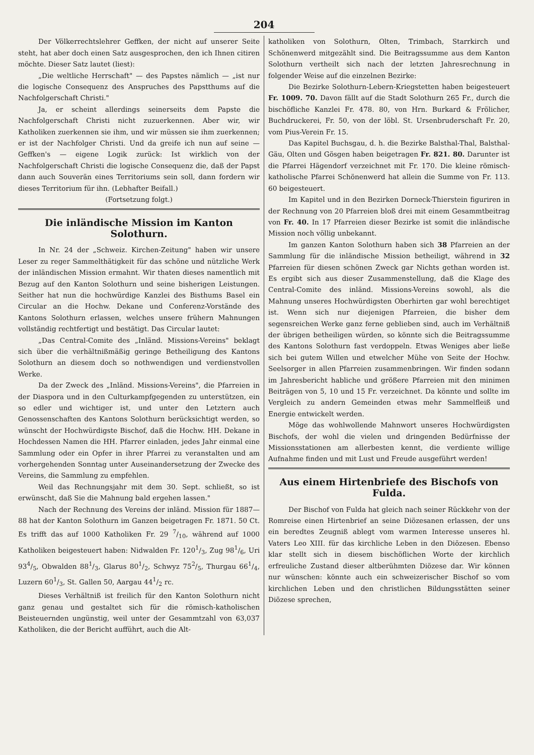204
Der Völkerrechtslehrer Geffken, der nicht auf unserer Seite steht, hat aber doch einen Satz ausgesprochen, den ich Ihnen citiren möchte. Dieser Satz lautet (liest):
„Die weltliche Herrschaft" — des Papstes nämlich — „ist nur die logische Consequenz des Anspruches des Papstthums auf die Nachfolgerschaft Christi."
Ja, er scheint allerdings seinerseits dem Papste die Nachfolgerschaft Christi nicht zuzuerkennen. Aber wir, wir Katholiken zuerkennen sie ihm, und wir müssen sie ihm zuerkennen; er ist der Nachfolger Christi. Und da greife ich nun auf seine — Geffken's — eigene Logik zurück: Ist wirklich von der Nachfolgerschaft Christi die logische Consequenz die, daß der Papst dann auch Souverän eines Territoriums sein soll, dann fordern wir dieses Territorium für ihn. (Lebhafter Beifall.)
(Fortsetzung folgt.)
Die inländische Mission im Kanton Solothurn.
In Nr. 24 der „Schweiz. Kirchen-Zeitung" haben wir unsere Leser zu reger Sammelthätigkeit für das schöne und nützliche Werk der inländischen Mission ermahnt. Wir thaten dieses namentlich mit Bezug auf den Kanton Solothurn und seine bisherigen Leistungen. Seither hat nun die hochwürdige Kanzlei des Bisthums Basel ein Circular an die Hochw. Dekane und Conferenz-Vorstände des Kantons Solothurn erlassen, welches unsere frühern Mahnungen vollständig rechtfertigt und bestätigt. Das Circular lautet:
„Das Central-Comite des „Inländ. Missions-Vereins" beklagt sich über die verhältnißmäßig geringe Betheiligung des Kantons Solothurn an diesem doch so nothwendigen und verdienstvollen Werke.
Da der Zweck des „Inländ. Missions-Vereins", die Pfarreien in der Diaspora und in den Culturkampfgegenden zu unterstützen, ein so edler und wichtiger ist, und unter den Letztern auch Genossenschaften des Kantons Solothurn berücksichtigt werden, so wünscht der Hochwürdigste Bischof, daß die Hochw. HH. Dekane in Hochdessen Namen die HH. Pfarrer einladen, jedes Jahr einmal eine Sammlung oder ein Opfer in ihrer Pfarrei zu veranstalten und am vorhergehenden Sonntag unter Auseinandersetzung der Zwecke des Vereins, die Sammlung zu empfehlen.
Weil das Rechnungsjahr mit dem 30. Sept. schließt, so ist erwünscht, daß Sie die Mahnung bald ergehen lassen."
Nach der Rechnung des Vereins der inländ. Mission für 1887—88 hat der Kanton Solothurn im Ganzen beigetragen Fr. 1871. 50 Ct. Es trifft das auf 1000 Katholiken Fr. 29 7/10, während auf 1000 Katholiken beigesteuert haben: Nidwalden Fr. 1201/3, Zug 981/6, Uri 934/5, Obwalden 881/3, Glarus 801/2, Schwyz 752/5, Thurgau 661/4, Luzern 601/3, St. Gallen 50, Aargau 441/2 rc.
Dieses Verhältniß ist freilich für den Kanton Solothurn nicht ganz genau und gestaltet sich für die römisch-katholischen Beisteuernden ungünstig, weil unter der Gesammtzahl von 63,037 Katholiken, die der Bericht aufführt, auch die Alt-
katholiken von Solothurn, Olten, Trimbach, Starrkirch und Schönenwerd mitgezählt sind. Die Beitragssumme aus dem Kanton Solothurn vertheilt sich nach der letzten Jahresrechnung in folgender Weise auf die einzelnen Bezirke:
Die Bezirke Solothurn-Lebern-Kriegstetten haben beigesteuert Fr. 1009. 70. Davon fällt auf die Stadt Solothurn 265 Fr., durch die bischöfliche Kanzlei Fr. 478. 80, von Hrn. Burkard & Frölicher, Buchdruckerei, Fr. 50, von der löbl. St. Ursenbruderschaft Fr. 20, vom Pius-Verein Fr. 15.
Das Kapitel Buchsgau, d. h. die Bezirke Balsthal-Thal, Balsthal-Gäu, Olten und Gösgen haben beigetragen Fr. 821. 80. Darunter ist die Pfarrei Hägendorf verzeichnet mit Fr. 170. Die kleine römisch-katholische Pfarrei Schönenwerd hat allein die Summe von Fr. 113. 60 beigesteuert.
Im Kapitel und in den Bezirken Dorneck-Thierstein figuriren in der Rechnung von 20 Pfarreien bloß drei mit einem Gesammtbeitrag von Fr. 40. In 17 Pfarreien dieser Bezirke ist somit die inländische Mission noch völlig unbekannt.
Im ganzen Kanton Solothurn haben sich 38 Pfarreien an der Sammlung für die inländische Mission betheiligt, während in 32 Pfarreien für diesen schönen Zweck gar Nichts gethan worden ist. Es ergibt sich aus dieser Zusammenstellung, daß die Klage des Central-Comite des inländ. Missions-Vereins sowohl, als die Mahnung unseres Hochwürdigsten Oberhirten gar wohl berechtiget ist. Wenn sich nur diejenigen Pfarreien, die bisher dem segensreichen Werke ganz ferne geblieben sind, auch im Verhältniß der übrigen betheiligen würden, so könnte sich die Beitragssumme des Kantons Solothurn fast verdoppeln. Etwas Weniges aber ließe sich bei gutem Willen und etwelcher Mühe von Seite der Hochw. Seelsorger in allen Pfarreien zusammenbringen. Wir finden sodann im Jahresbericht habliche und größere Pfarreien mit den minimen Beiträgen von 5, 10 und 15 Fr. verzeichnet. Da könnte und sollte im Vergleich zu andern Gemeinden etwas mehr Sammelfleiß und Energie entwickelt werden.
Möge das wohlwollende Mahnwort unseres Hochwürdigsten Bischofs, der wohl die vielen und dringenden Bedürfnisse der Missionsstationen am allerbesten kennt, die verdiente willige Aufnahme finden und mit Lust und Freude ausgeführt werden!
Aus einem Hirtenbriefe des Bischofs von Fulda.
Der Bischof von Fulda hat gleich nach seiner Rückkehr von der Romreise einen Hirtenbrief an seine Diözesanen erlassen, der uns ein beredtes Zeugniß ablegt vom warmen Interesse unseres hl. Vaters Leo XIII. für das kirchliche Leben in den Diözesen. Ebenso klar stellt sich in diesem bischöflichen Worte der kirchlich erfreuliche Zustand dieser altberühmten Diözese dar. Wir können nur wünschen: könnte auch ein schweizerischer Bischof so vom kirchlichen Leben und den christlichen Bildungsstätten seiner Diözese sprechen,